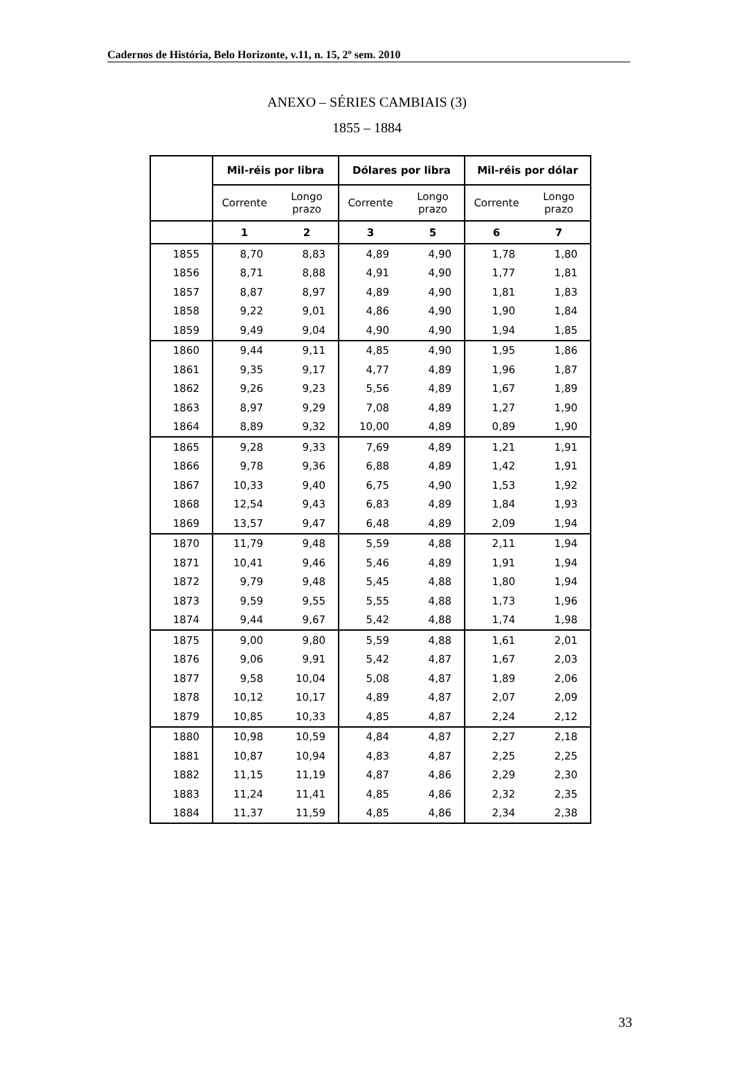Cadernos de História, Belo Horizonte, v.11, n. 15, 2º sem. 2010
ANEXO – SÉRIES CAMBIAIS (3)
1855 – 1884
| | Mil-réis por libra | | Dólares por libra | | Mil-réis por dólar | |
| --- | --- | --- | --- | --- | --- | --- |
| | Corrente | Longo prazo | Corrente | Longo prazo | Corrente | Longo prazo |
| | 1 | 2 | 3 | 5 | 6 | 7 |
| 1855 | 8,70 | 8,83 | 4,89 | 4,90 | 1,78 | 1,80 |
| 1856 | 8,71 | 8,88 | 4,91 | 4,90 | 1,77 | 1,81 |
| 1857 | 8,87 | 8,97 | 4,89 | 4,90 | 1,81 | 1,83 |
| 1858 | 9,22 | 9,01 | 4,86 | 4,90 | 1,90 | 1,84 |
| 1859 | 9,49 | 9,04 | 4,90 | 4,90 | 1,94 | 1,85 |
| 1860 | 9,44 | 9,11 | 4,85 | 4,90 | 1,95 | 1,86 |
| 1861 | 9,35 | 9,17 | 4,77 | 4,89 | 1,96 | 1,87 |
| 1862 | 9,26 | 9,23 | 5,56 | 4,89 | 1,67 | 1,89 |
| 1863 | 8,97 | 9,29 | 7,08 | 4,89 | 1,27 | 1,90 |
| 1864 | 8,89 | 9,32 | 10,00 | 4,89 | 0,89 | 1,90 |
| 1865 | 9,28 | 9,33 | 7,69 | 4,89 | 1,21 | 1,91 |
| 1866 | 9,78 | 9,36 | 6,88 | 4,89 | 1,42 | 1,91 |
| 1867 | 10,33 | 9,40 | 6,75 | 4,90 | 1,53 | 1,92 |
| 1868 | 12,54 | 9,43 | 6,83 | 4,89 | 1,84 | 1,93 |
| 1869 | 13,57 | 9,47 | 6,48 | 4,89 | 2,09 | 1,94 |
| 1870 | 11,79 | 9,48 | 5,59 | 4,88 | 2,11 | 1,94 |
| 1871 | 10,41 | 9,46 | 5,46 | 4,89 | 1,91 | 1,94 |
| 1872 | 9,79 | 9,48 | 5,45 | 4,88 | 1,80 | 1,94 |
| 1873 | 9,59 | 9,55 | 5,55 | 4,88 | 1,73 | 1,96 |
| 1874 | 9,44 | 9,67 | 5,42 | 4,88 | 1,74 | 1,98 |
| 1875 | 9,00 | 9,80 | 5,59 | 4,88 | 1,61 | 2,01 |
| 1876 | 9,06 | 9,91 | 5,42 | 4,87 | 1,67 | 2,03 |
| 1877 | 9,58 | 10,04 | 5,08 | 4,87 | 1,89 | 2,06 |
| 1878 | 10,12 | 10,17 | 4,89 | 4,87 | 2,07 | 2,09 |
| 1879 | 10,85 | 10,33 | 4,85 | 4,87 | 2,24 | 2,12 |
| 1880 | 10,98 | 10,59 | 4,84 | 4,87 | 2,27 | 2,18 |
| 1881 | 10,87 | 10,94 | 4,83 | 4,87 | 2,25 | 2,25 |
| 1882 | 11,15 | 11,19 | 4,87 | 4,86 | 2,29 | 2,30 |
| 1883 | 11,24 | 11,41 | 4,85 | 4,86 | 2,32 | 2,35 |
| 1884 | 11,37 | 11,59 | 4,85 | 4,86 | 2,34 | 2,38 |
33